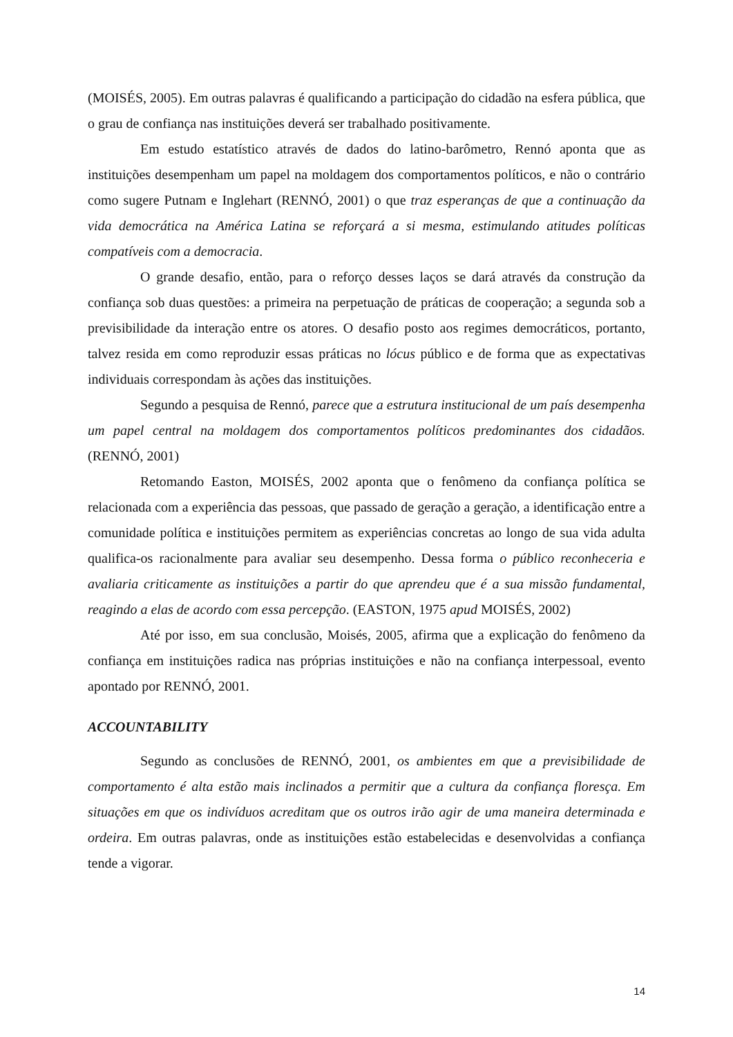(MOISÉS, 2005). Em outras palavras é qualificando a participação do cidadão na esfera pública, que o grau de confiança nas instituições deverá ser trabalhado positivamente.
Em estudo estatístico através de dados do latino-barômetro, Rennó aponta que as instituições desempenham um papel na moldagem dos comportamentos políticos, e não o contrário como sugere Putnam e Inglehart (RENNÓ, 2001) o que traz esperanças de que a continuação da vida democrática na América Latina se reforçará a si mesma, estimulando atitudes políticas compatíveis com a democracia.
O grande desafio, então, para o reforço desses laços se dará através da construção da confiança sob duas questões: a primeira na perpetuação de práticas de cooperação; a segunda sob a previsibilidade da interação entre os atores. O desafio posto aos regimes democráticos, portanto, talvez resida em como reproduzir essas práticas no lócus público e de forma que as expectativas individuais correspondam às ações das instituições.
Segundo a pesquisa de Rennó, parece que a estrutura institucional de um país desempenha um papel central na moldagem dos comportamentos políticos predominantes dos cidadãos.(RENNÓ, 2001)
Retomando Easton, MOISÉS, 2002 aponta que o fenômeno da confiança política se relacionada com a experiência das pessoas, que passado de geração a geração, a identificação entre a comunidade política e instituições permitem as experiências concretas ao longo de sua vida adulta qualifica-os racionalmente para avaliar seu desempenho. Dessa forma o público reconheceria e avaliaria criticamente as instituições a partir do que aprendeu que é a sua missão fundamental, reagindo a elas de acordo com essa percepção. (EASTON, 1975 apud MOISÉS, 2002)
Até por isso, em sua conclusão, Moisés, 2005, afirma que a explicação do fenômeno da confiança em instituições radica nas próprias instituições e não na confiança interpessoal, evento apontado por RENNÓ, 2001.
ACCOUNTABILITY
Segundo as conclusões de RENNÓ, 2001, os ambientes em que a previsibilidade de comportamento é alta estão mais inclinados a permitir que a cultura da confiança floresça. Em situações em que os indivíduos acreditam que os outros irão agir de uma maneira determinada e ordeira. Em outras palavras, onde as instituições estão estabelecidas e desenvolvidas a confiança tende a vigorar.
14